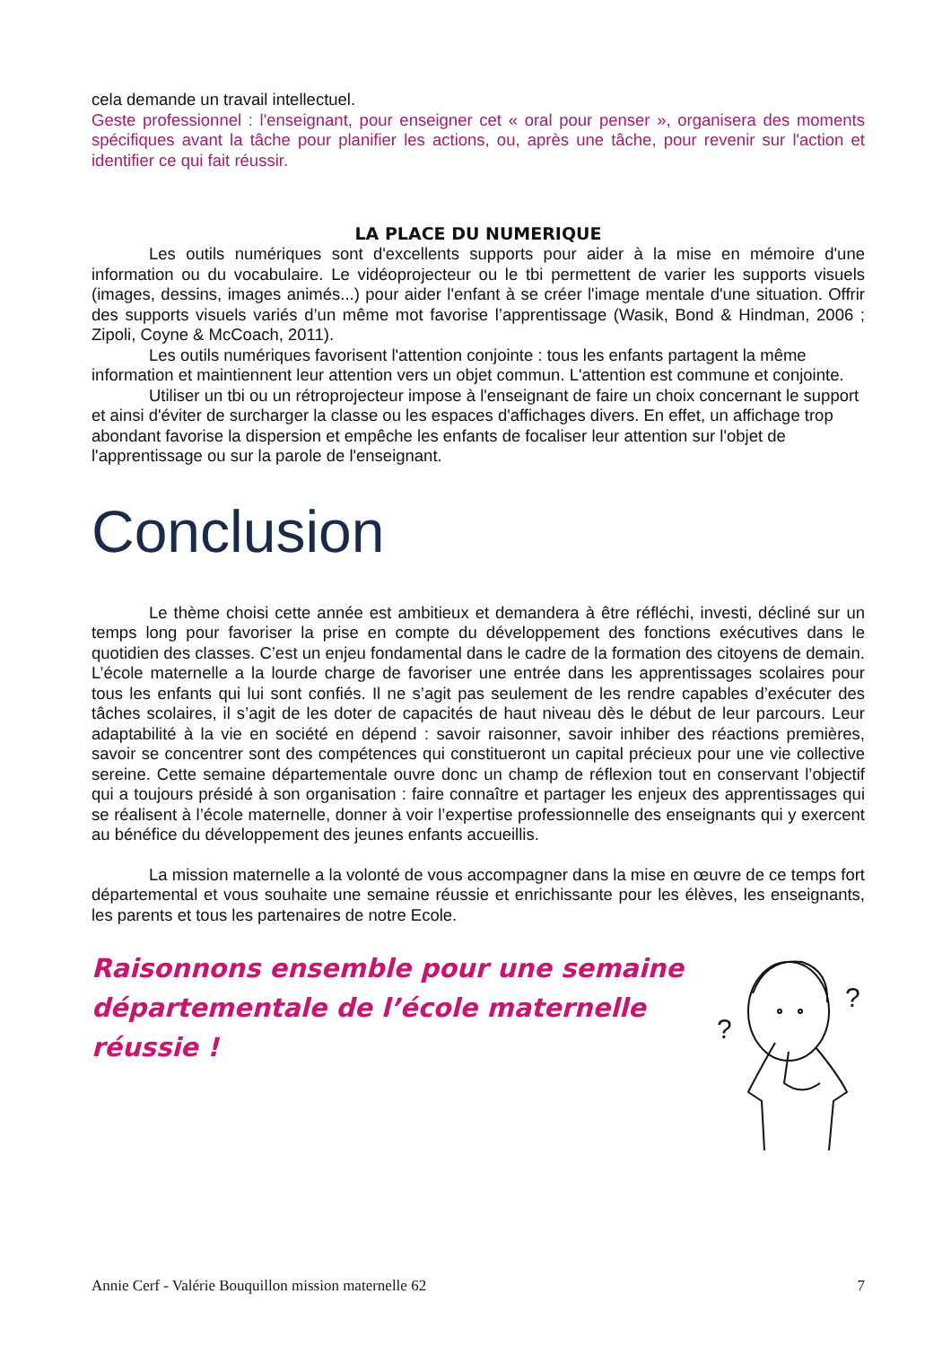cela demande un travail intellectuel.
Geste professionnel : l'enseignant, pour enseigner cet « oral pour penser », organisera des moments spécifiques avant la tâche pour planifier les actions, ou, après une tâche, pour revenir sur l'action et identifier ce qui fait réussir.
LA PLACE DU NUMERIQUE
Les outils numériques sont d'excellents supports pour aider à la mise en mémoire d'une information ou du vocabulaire. Le vidéoprojecteur ou le tbi permettent de varier les supports visuels (images, dessins, images animés...) pour aider l'enfant à se créer l'image mentale d'une situation. Offrir des supports visuels variés d’un même mot favorise l’apprentissage (Wasik, Bond & Hindman, 2006 ; Zipoli, Coyne & McCoach, 2011).
Les outils numériques favorisent l'attention conjointe : tous les enfants partagent la même information et maintiennent leur attention vers un objet commun. L'attention est commune et conjointe.
Utiliser un tbi ou un rétroprojecteur impose à l'enseignant de faire un choix concernant le support et ainsi d'éviter de surcharger la classe ou les espaces d'affichages divers. En effet, un affichage trop abondant favorise la dispersion et empêche les enfants de focaliser leur attention sur l'objet de l'apprentissage ou sur la parole de l'enseignant.
Conclusion
Le thème choisi cette année est ambitieux et demandera à être réfléchi, investi, décliné sur un temps long pour favoriser la prise en compte du développement des fonctions exécutives dans le quotidien des classes. C’est un enjeu fondamental dans le cadre de la formation des citoyens de demain. L’école maternelle a la lourde charge de favoriser une entrée dans les apprentissages scolaires pour tous les enfants qui lui sont confiés. Il ne s’agit pas seulement de les rendre capables d’exécuter des tâches scolaires, il s’agit de les doter de capacités de haut niveau dès le début de leur parcours. Leur adaptabilité à la vie en société en dépend : savoir raisonner, savoir inhiber des réactions premières, savoir se concentrer sont des compétences qui constitueront un capital précieux pour une vie collective sereine. Cette semaine départementale ouvre donc un champ de réflexion tout en conservant l’objectif qui a toujours présidé à son organisation : faire connaître et partager les enjeux des apprentissages qui se réalisent à l’école maternelle, donner à voir l’expertise professionnelle des enseignants qui y exercent au bénéfice du développement des jeunes enfants accueillis.
La mission maternelle a la volonté de vous accompagner dans la mise en œuvre de ce temps fort départemental et vous souhaite une semaine réussie et enrichissante pour les élèves, les enseignants, les parents et tous les partenaires de notre Ecole.
Raisonnons ensemble pour une semaine départementale de l’école maternelle réussie !
?
?
Annie Cerf - Valérie Bouquillon mission maternelle 62 7